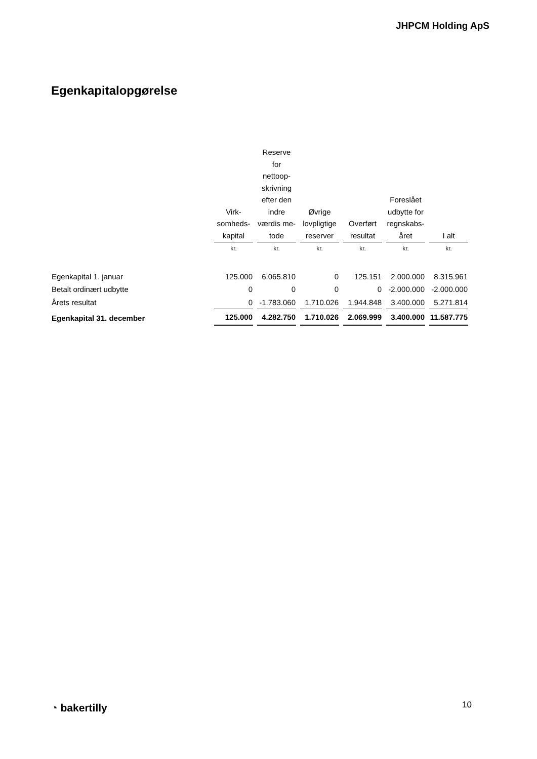JHPCM Holding ApS
Egenkapitalopgørelse
| | Virk- somheds- kapital | Reserve for nettoop- skrivning efter den indre værdis me- tode | Øvrige lovpligtige reserver | Overført resultat | Foreslået udbytte for regnskabs- året | I alt |
| --- | --- | --- | --- | --- | --- | --- |
| | kr. | kr. | kr. | kr. | kr. | kr. |
| Egenkapital 1. januar | 125.000 | 6.065.810 | 0 | 125.151 | 2.000.000 | 8.315.961 |
| Betalt ordinært udbytte | 0 | 0 | 0 | 0 | -2.000.000 | -2.000.000 |
| Årets resultat | 0 | -1.783.060 | 1.710.026 | 1.944.848 | 3.400.000 | 5.271.814 |
| Egenkapital 31. december | 125.000 | 4.282.750 | 1.710.026 | 2.069.999 | 3.400.000 | 11.587.775 |
◔ bakertilly 10